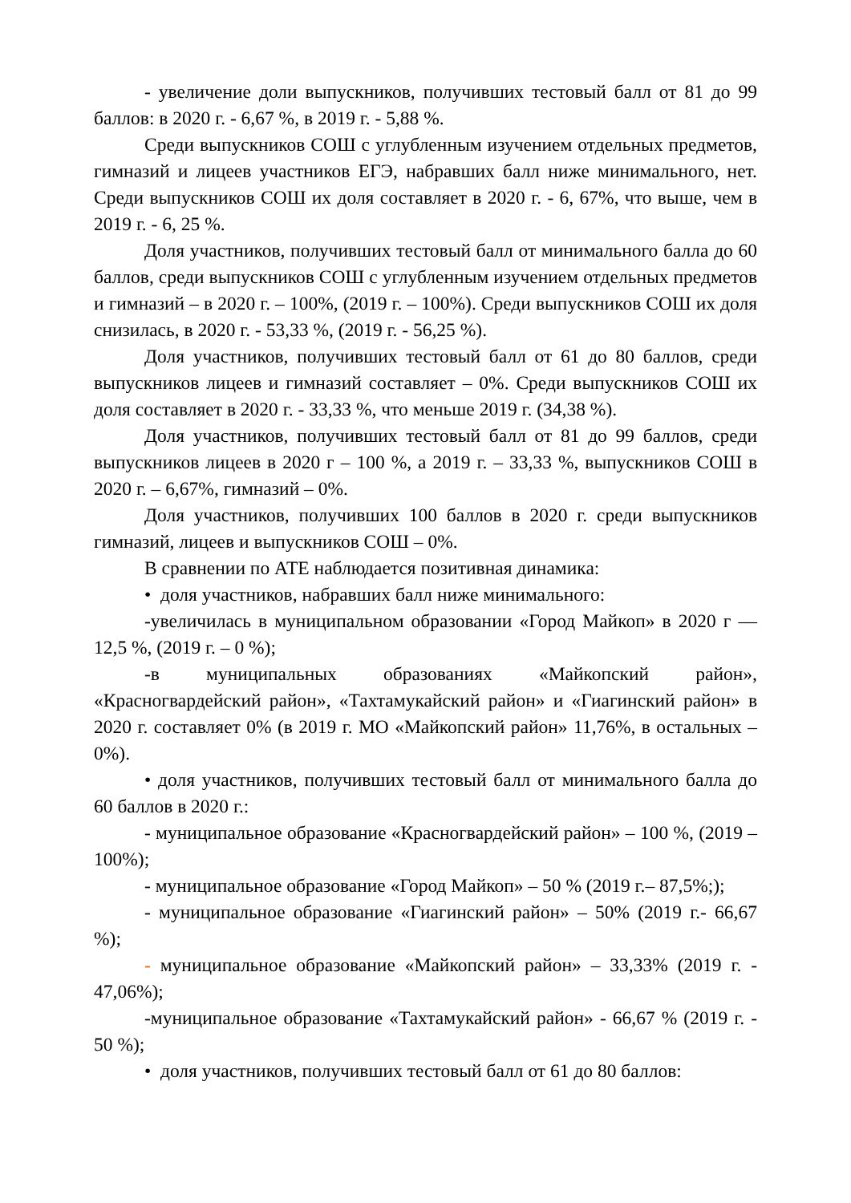- увеличение доли выпускников, получивших тестовый балл от 81 до 99 баллов: в 2020 г. - 6,67 %, в 2019 г. - 5,88 %.
Среди выпускников СОШ с углубленным изучением отдельных предметов, гимназий и лицеев участников ЕГЭ, набравших балл ниже минимального, нет. Среди выпускников СОШ их доля составляет в 2020 г. - 6, 67%, что выше, чем в 2019 г. - 6, 25 %.
Доля участников, получивших тестовый балл от минимального балла до 60 баллов, среди выпускников СОШ с углубленным изучением отдельных предметов и гимназий – в 2020 г. – 100%, (2019 г. – 100%). Среди выпускников СОШ их доля снизилась, в 2020 г. - 53,33 %, (2019 г. - 56,25 %).
Доля участников, получивших тестовый балл от 61 до 80 баллов, среди выпускников лицеев и гимназий составляет – 0%. Среди выпускников СОШ их доля составляет в 2020 г. - 33,33 %, что меньше 2019 г. (34,38 %).
Доля участников, получивших тестовый балл от 81 до 99 баллов, среди выпускников лицеев в 2020 г – 100 %, а 2019 г. – 33,33 %, выпускников СОШ в 2020 г. – 6,67%, гимназий – 0%.
Доля участников, получивших 100 баллов в 2020 г. среди выпускников гимназий, лицеев и выпускников СОШ – 0%.
В сравнении по АТЕ наблюдается позитивная динамика:
• доля участников, набравших балл ниже минимального:
-увеличилась в муниципальном образовании «Город Майкоп» в 2020 г — 12,5 %, (2019 г. – 0 %);
-в муниципальных образованиях «Майкопский район», «Красногвардейский район», «Тахтамукайский район» и «Гиагинский район» в 2020 г. составляет 0% (в 2019 г. МО «Майкопский район» 11,76%, в остальных – 0%).
• доля участников, получивших тестовый балл от минимального балла до 60 баллов в 2020 г.:
- муниципальное образование «Красногвардейский район» – 100 %, (2019 – 100%);
- муниципальное образование «Город Майкоп» – 50 % (2019 г.– 87,5%;);
- муниципальное образование «Гиагинский район» – 50% (2019 г.- 66,67 %);
- муниципальное образование «Майкопский район» – 33,33% (2019 г. - 47,06%);
-муниципальное образование «Тахтамукайский район» - 66,67 % (2019 г. - 50 %);
• доля участников, получивших тестовый балл от 61 до 80 баллов: